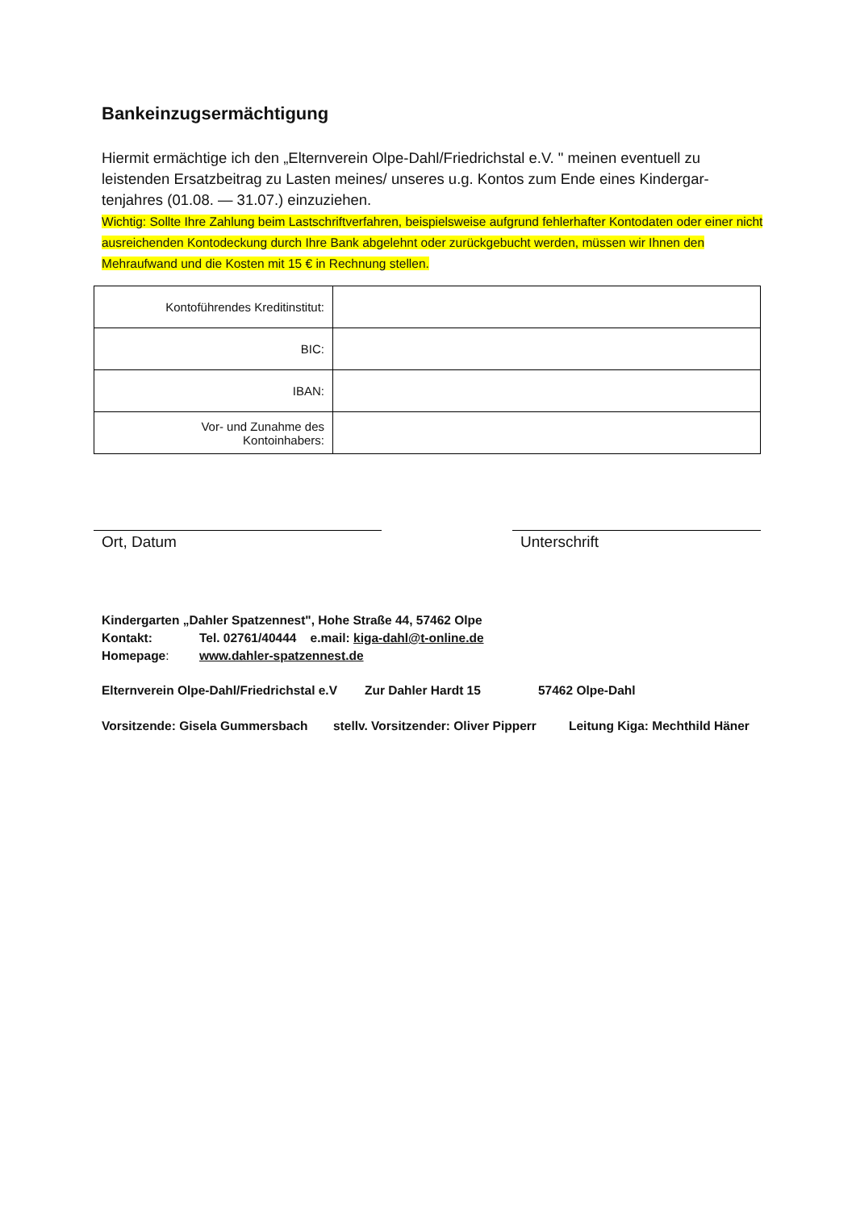Bankeinzugsermächtigung
Hiermit ermächtige ich den „Elternverein Olpe-Dahl/Friedrichstal e.V. " meinen eventuell zu leistenden Ersatzbeitrag zu Lasten meines/ unseres u.g. Kontos zum Ende eines Kindergar-tenjahres (01.08. — 31.07.) einzuziehen.
Wichtig: Sollte Ihre Zahlung beim Lastschriftverfahren, beispielsweise aufgrund fehlerhafter Kontodaten oder einer nicht ausreichenden Kontodeckung durch Ihre Bank abgelehnt oder zurückgebucht werden, müssen wir Ihnen den Mehraufwand und die Kosten mit 15 € in Rechnung stellen.
| Kontoführendes Kreditinstitut: | |
| BIC: | |
| IBAN: | |
| Vor- und Zunahme des Kontoinhabers: | |
Ort, Datum Unterschrift
Kindergarten „Dahler Spatzennest", Hohe Straße 44, 57462 Olpe
Kontakt: Tel. 02761/40444 e.mail: kiga-dahl@t-online.de
Homepage: www.dahler-spatzennest.de
Elternverein Olpe-Dahl/Friedrichstal e.V Zur Dahler Hardt 15 57462 Olpe-Dahl
Vorsitzende: Gisela Gummersbach stellv. Vorsitzender: Oliver Pipperr Leitung Kiga: Mechthild Häner